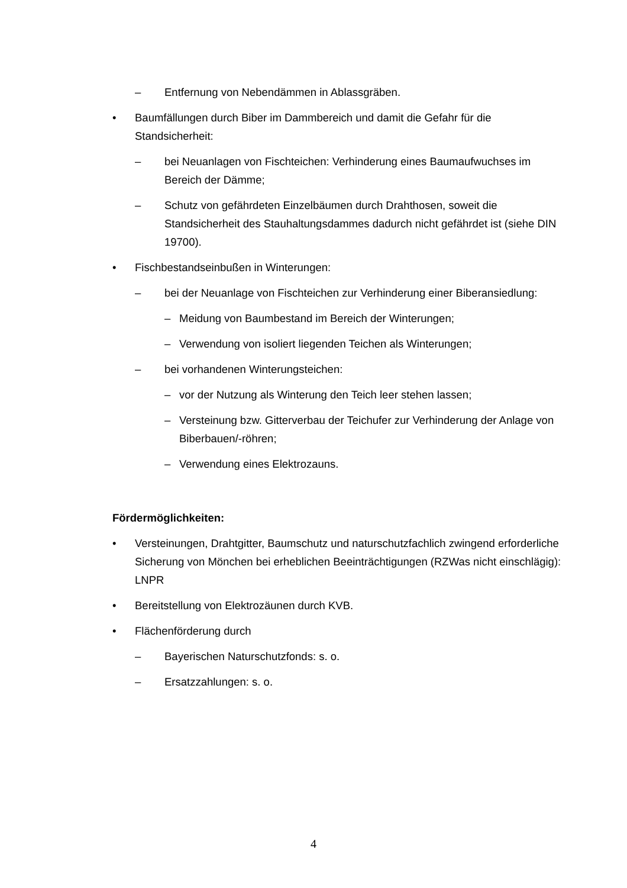– Entfernung von Nebendämmen in Ablassgräben.
• Baumfällungen durch Biber im Dammbereich und damit die Gefahr für die Standsicherheit:
– bei Neuanlagen von Fischteichen: Verhinderung eines Baumaufwuchses im Bereich der Dämme;
– Schutz von gefährdeten Einzelbäumen durch Drahthosen, soweit die Standsicherheit des Stauhaltungsdammes dadurch nicht gefährdet ist (siehe DIN 19700).
• Fischbestandseinbußen in Winterungen:
– bei der Neuanlage von Fischteichen zur Verhinderung einer Biberansiedlung:
– Meidung von Baumbestand im Bereich der Winterungen;
– Verwendung von isoliert liegenden Teichen als Winterungen;
– bei vorhandenen Winterungsteichen:
– vor der Nutzung als Winterung den Teich leer stehen lassen;
– Versteinung bzw. Gitterverbau der Teichufer zur Verhinderung der Anlage von Biberbauen/-röhren;
– Verwendung eines Elektrozauns.
Fördermöglichkeiten:
• Versteinungen, Drahtgitter, Baumschutz und naturschutzfachlich zwingend erforderliche Sicherung von Mönchen bei erheblichen Beeinträchtigungen (RZWas nicht einschlägig): LNPR
• Bereitstellung von Elektrozäunen durch KVB.
• Flächenförderung durch
– Bayerischen Naturschutzfonds: s. o.
– Ersatzzahlungen: s. o.
4